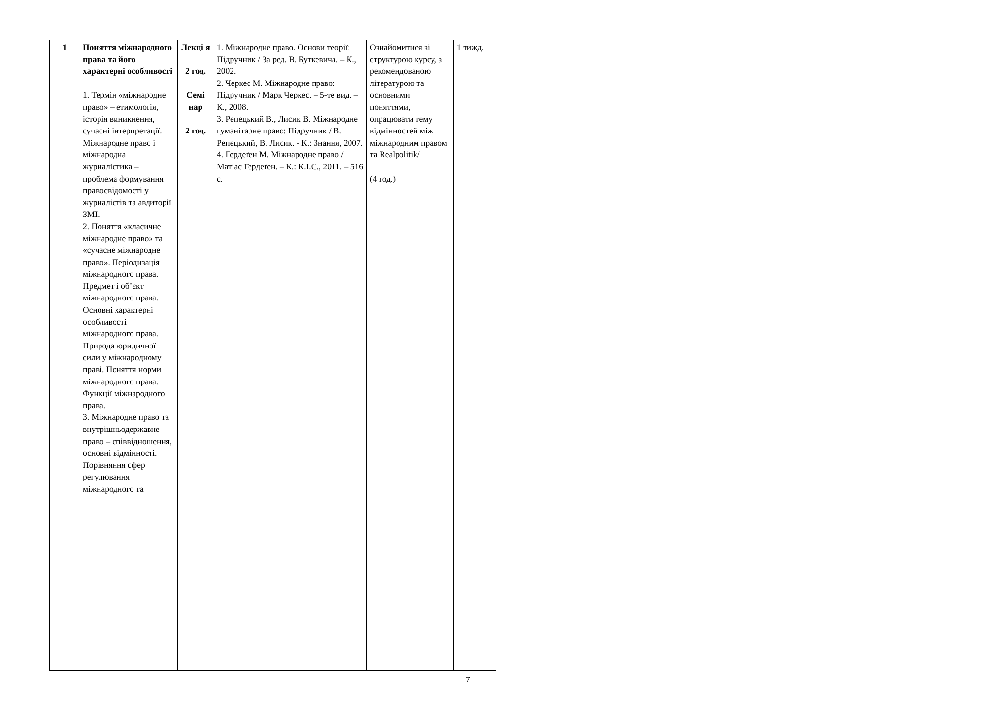| 1 | Поняття міжнародного права та його характерні особливості 1. Термін «міжнародне право» – етимологія, історія виникнення, сучасні інтерпретації. Міжнародне право і міжнародна журналістика – проблема формування правосвідомості у журналістів та авдиторії ЗМІ. 2. Поняття «класичне міжнародне право» та «сучасне міжнародне право». Періодизація міжнародного права. Предмет і об’єкт міжнародного права. Основні характерні особливості міжнародного права. Природа юридичної сили у міжнародному праві. Поняття норми міжнародного права. Функції міжнародного права. 3. Міжнародне право та внутрішньодержавне право – співвідношення, основні відмінності. Порівняння сфер регулювання міжнародного та | Лекці я 2 год. Семі нар 2 год. | 1. Міжнародне право. Основи теорії: Підручник / За ред. В. Буткевича. – К., 2002. 2. Черкес М. Міжнародне право: Підручник / Марк Черкес. – 5-те вид. – К., 2008. 3. Репецький В., Лисик В. Міжнародне гуманітарне право: Підручник / В. Репецький, В. Лисик. - К.: Знання, 2007. 4. Гердеґен М. Міжнародне право / Матіас Гердеґен. – К.: К.І.С., 2011. – 516 с. | Ознайомитися зі структурою курсу, з рекомендованою літературою та основними поняттями, опрацювати тему відмінностей між міжнародним правом та Realpolitik/ (4 год.) | 1 тижд. |
7